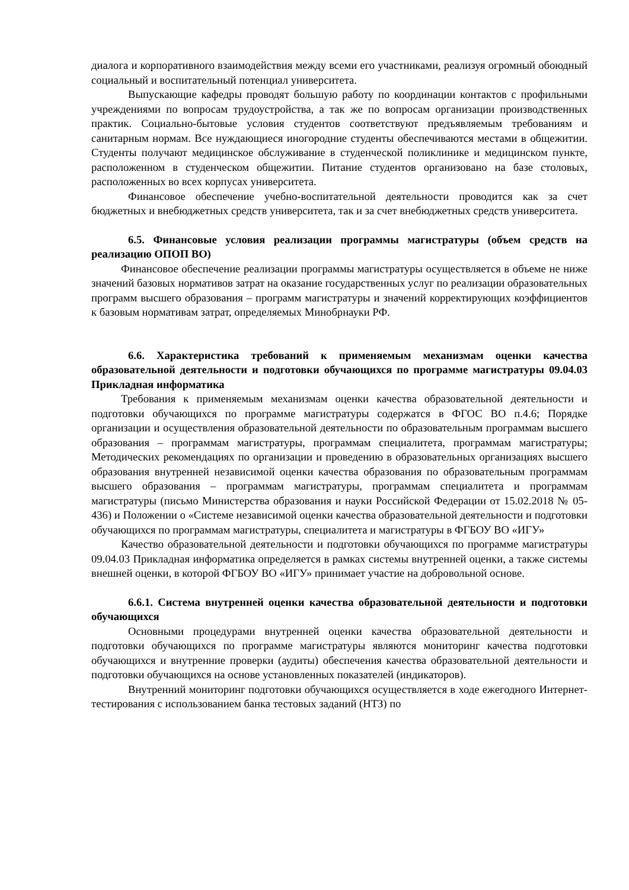диалога и корпоративного взаимодействия между всеми его участниками, реализуя огромный обоюдный социальный и воспитательный потенциал университета.
Выпускающие кафедры проводят большую работу по координации контактов с профильными учреждениями по вопросам трудоустройства, а так же по вопросам организации производственных практик. Социально-бытовые условия студентов соответствуют предъявляемым требованиям и санитарным нормам. Все нуждающиеся иногородние студенты обеспечиваются местами в общежитии. Студенты получают медицинское обслуживание в студенческой поликлинике и медицинском пункте, расположенном в студенческом общежитии. Питание студентов организовано на базе столовых, расположенных во всех корпусах университета.
Финансовое обеспечение учебно-воспитательной деятельности проводится как за счет бюджетных и внебюджетных средств университета, так и за счет внебюджетных средств университета.
6.5. Финансовые условия реализации программы магистратуры (объем средств на реализацию ОПОП ВО)
Финансовое обеспечение реализации программы магистратуры осуществляется в объеме не ниже значений базовых нормативов затрат на оказание государственных услуг по реализации образовательных программ высшего образования – программ магистратуры и значений корректирующих коэффициентов к базовым нормативам затрат, определяемых Минобрнауки РФ.
6.6. Характеристика требований к применяемым механизмам оценки качества образовательной деятельности и подготовки обучающихся по программе магистратуры 09.04.03 Прикладная информатика
Требования к применяемым механизмам оценки качества образовательной деятельности и подготовки обучающихся по программе магистратуры содержатся в ФГОС ВО п.4.6; Порядке организации и осуществления образовательной деятельности по образовательным программам высшего образования – программам магистратуры, программам специалитета, программам магистратуры; Методических рекомендациях по организации и проведению в образовательных организациях высшего образования внутренней независимой оценки качества образования по образовательным программам высшего образования – программам магистратуры, программам специалитета и программам магистратуры (письмо Министерства образования и науки Российской Федерации от 15.02.2018 № 05-436) и Положении о «Системе независимой оценки качества образовательной деятельности и подготовки обучающихся по программам магистратуры, специалитета и магистратуры в ФГБОУ ВО «ИГУ»
Качество образовательной деятельности и подготовки обучающихся по программе магистратуры 09.04.03 Прикладная информатика определяется в рамках системы внутренней оценки, а также системы внешней оценки, в которой ФГБОУ ВО «ИГУ» принимает участие на добровольной основе.
6.6.1. Система внутренней оценки качества образовательной деятельности и подготовки обучающихся
Основными процедурами внутренней оценки качества образовательной деятельности и подготовки обучающихся по программе магистратуры являются мониторинг качества подготовки обучающихся и внутренние проверки (аудиты) обеспечения качества образовательной деятельности и подготовки обучающихся на основе установленных показателей (индикаторов).
Внутренний мониторинг подготовки обучающихся осуществляется в ходе ежегодного Интернет-тестирования с использованием банка тестовых заданий (НТЗ) по